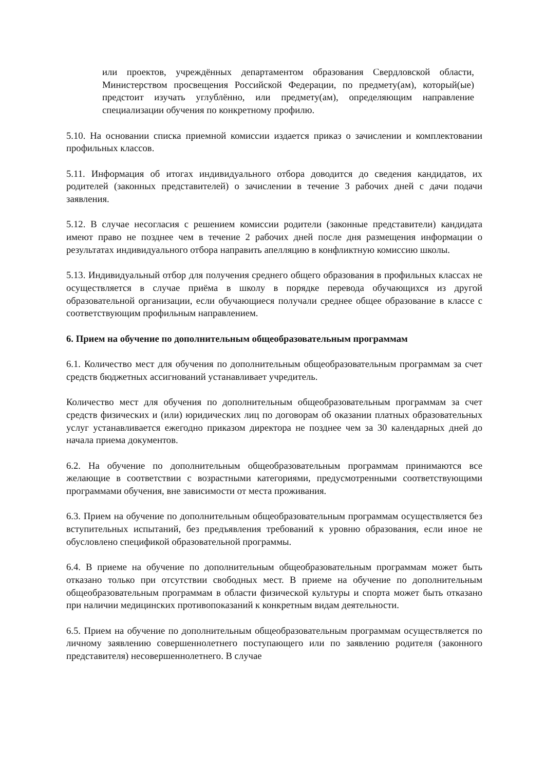или проектов, учреждённых департаментом образования Свердловской области, Министерством просвещения Российской Федерации, по предмету(ам), который(ые) предстоит изучать углублённо, или предмету(ам), определяющим направление специализации обучения по конкретному профилю.
5.10. На основании списка приемной комиссии издается приказ о зачислении и комплектовании профильных классов.
5.11. Информация об итогах индивидуального отбора доводится до сведения кандидатов, их родителей (законных представителей) о зачислении в течение 3 рабочих дней с дачи подачи заявления.
5.12. В случае несогласия с решением комиссии родители (законные представители) кандидата имеют право не позднее чем в течение 2 рабочих дней после дня размещения информации о результатах индивидуального отбора направить апелляцию в конфликтную комиссию школы.
5.13. Индивидуальный отбор для получения среднего общего образования в профильных классах не осуществляется в случае приёма в школу в порядке перевода обучающихся из другой образовательной организации, если обучающиеся получали среднее общее образование в классе с соответствующим профильным направлением.
6. Прием на обучение по дополнительным общеобразовательным программам
6.1. Количество мест для обучения по дополнительным общеобразовательным программам за счет средств бюджетных ассигнований устанавливает учредитель.
Количество мест для обучения по дополнительным общеобразовательным программам за счет средств физических и (или) юридических лиц по договорам об оказании платных образовательных услуг устанавливается ежегодно приказом директора не позднее чем за 30 календарных дней до начала приема документов.
6.2. На обучение по дополнительным общеобразовательным программам принимаются все желающие в соответствии с возрастными категориями, предусмотренными соответствующими программами обучения, вне зависимости от места проживания.
6.3. Прием на обучение по дополнительным общеобразовательным программам осуществляется без вступительных испытаний, без предъявления требований к уровню образования, если иное не обусловлено спецификой образовательной программы.
6.4. В приеме на обучение по дополнительным общеобразовательным программам может быть отказано только при отсутствии свободных мест. В приеме на обучение по дополнительным общеобразовательным программам в области физической культуры и спорта может быть отказано при наличии медицинских противопоказаний к конкретным видам деятельности.
6.5. Прием на обучение по дополнительным общеобразовательным программам осуществляется по личному заявлению совершеннолетнего поступающего или по заявлению родителя (законного представителя) несовершеннолетнего. В случае